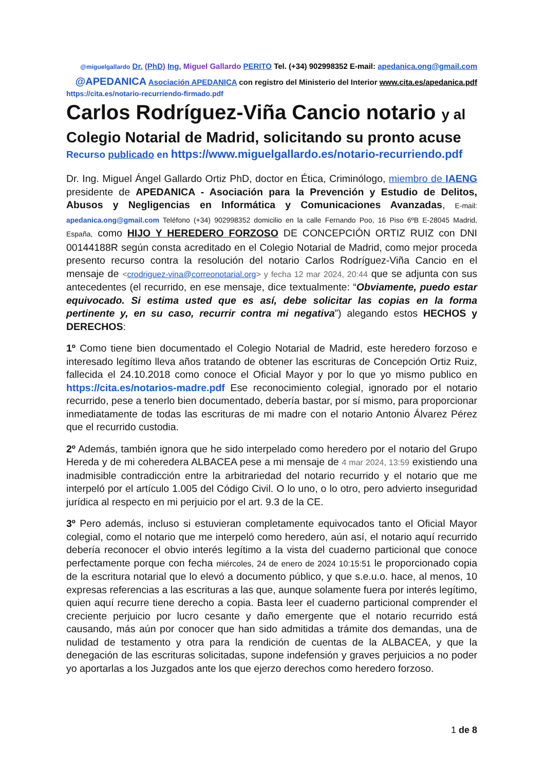@miguelgallardo Dr. (PhD) Ing. Miguel Gallardo PERITO Tel. (+34) 902998352 E-mail: apedanica.ong@gmail.com
@APEDANICA Asociación APEDANICA con registro del Ministerio del Interior www.cita.es/apedanica.pdf
https://cita.es/notario-recurriendo-firmado.pdf
Carlos Rodríguez-Viña Cancio notario y al
Colegio Notarial de Madrid, solicitando su pronto acuse
Recurso publicado en https://www.miguelgallardo.es/notario-recurriendo.pdf
Dr. Ing. Miguel Ángel Gallardo Ortiz PhD, doctor en Ética, Criminólogo, miembro de IAENG presidente de APEDANICA - Asociación para la Prevención y Estudio de Delitos, Abusos y Negligencias en Informática y Comunicaciones Avanzadas, E-mail: apedanica.ong@gmail.com Teléfono (+34) 902998352 domicilio en la calle Fernando Poo, 16 Piso 6ºB E-28045 Madrid, España, como HIJO Y HEREDERO FORZOSO DE CONCEPCIÓN ORTIZ RUIZ con DNI 00144188R según consta acreditado en el Colegio Notarial de Madrid, como mejor proceda presento recurso contra la resolución del notario Carlos Rodríguez-Viña Cancio en el mensaje de <crodriguez-vina@correonotarial.org> y fecha 12 mar 2024, 20:44 que se adjunta con sus antecedentes (el recurrido, en ese mensaje, dice textualmente: “Obviamente, puedo estar equivocado. Si estima usted que es así, debe solicitar las copias en la forma pertinente y, en su caso, recurrir contra mi negativa”) alegando estos HECHOS y DERECHOS:
1º Como tiene bien documentado el Colegio Notarial de Madrid, este heredero forzoso e interesado legítimo lleva años tratando de obtener las escrituras de Concepción Ortiz Ruiz, fallecida el 24.10.2018 como conoce el Oficial Mayor y por lo que yo mismo publico en https://cita.es/notarios-madre.pdf Ese reconocimiento colegial, ignorado por el notario recurrido, pese a tenerlo bien documentado, debería bastar, por sí mismo, para proporcionar inmediatamente de todas las escrituras de mi madre con el notario Antonio Álvarez Pérez que el recurrido custodia.
2º Además, también ignora que he sido interpelado como heredero por el notario del Grupo Hereda y de mi coheredera ALBACEA pese a mi mensaje de 4 mar 2024, 13:59 existiendo una inadmisible contradicción entre la arbitrariedad del notario recurrido y el notario que me interpeló por el artículo 1.005 del Código Civil. O lo uno, o lo otro, pero advierto inseguridad jurídica al respecto en mi perjuicio por el art. 9.3 de la CE.
3º Pero además, incluso si estuvieran completamente equivocados tanto el Oficial Mayor colegial, como el notario que me interpeló como heredero, aún así, el notario aquí recurrido debería reconocer el obvio interés legítimo a la vista del cuaderno particional que conoce perfectamente porque con fecha miércoles, 24 de enero de 2024 10:15:51 le proporcionado copia de la escritura notarial que lo elevó a documento público, y que s.e.u.o. hace, al menos, 10 expresas referencias a las escrituras a las que, aunque solamente fuera por interés legítimo, quien aquí recurre tiene derecho a copia. Basta leer el cuaderno particional comprender el creciente perjuicio por lucro cesante y daño emergente que el notario recurrido está causando, más aún por conocer que han sido admitidas a trámite dos demandas, una de nulidad de testamento y otra para la rendición de cuentas de la ALBACEA, y que la denegación de las escrituras solicitadas, supone indefensión y graves perjuicios a no poder yo aportarlas a los Juzgados ante los que ejerzo derechos como heredero forzoso.
1 de 8